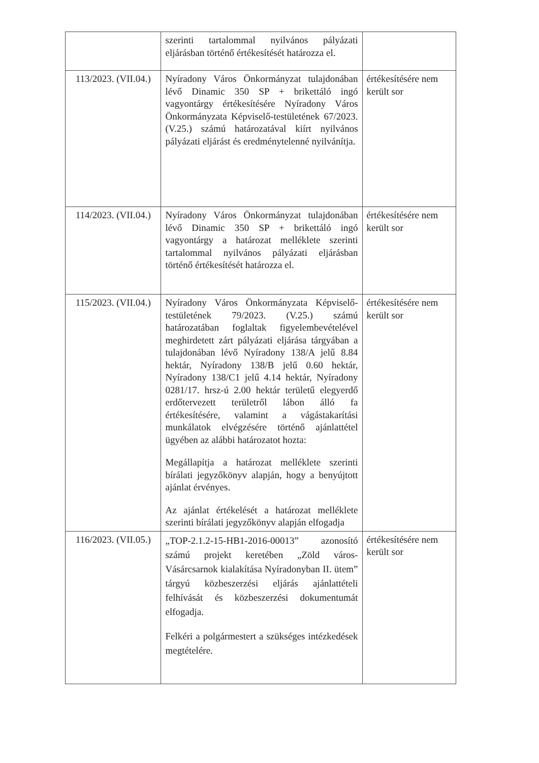| | szerinti tartalommal nyilvános pályázati eljárásban történő értékesítését határozza el. | |
| 113/2023. (VII.04.) | Nyíradony Város Önkormányzat tulajdonában lévő Dinamic 350 SP + brikettáló ingó vagyontárgy értékesítésére Nyíradony Város Önkormányzata Képviselő-testületének 67/2023. (V.25.) számú határozatával kiírt nyilvános pályázati eljárást és eredménytelenné nyilvánítja. | értékesítésére nem került sor |
| 114/2023. (VII.04.) | Nyíradony Város Önkormányzat tulajdonában lévő Dinamic 350 SP + brikettáló ingó vagyontárgy a határozat melléklete szerinti tartalommal nyilvános pályázati eljárásban történő értékesítését határozza el. | értékesítésére nem került sor |
| 115/2023. (VII.04.) | Nyíradony Város Önkormányzata Képviselő-testületének 79/2023. (V.25.) számú határozatában foglaltak figyelembevételével meghirdetett zárt pályázati eljárása tárgyában a tulajdonában lévő Nyíradony 138/A jelű 8.84 hektár, Nyíradony 138/B jelű 0.60 hektár, Nyíradony 138/C1 jelű 4.14 hektár, Nyíradony 0281/17. hrsz-ú 2.00 hektár területű elegyerdő erdőtervezett területről lábon álló fa értékesítésére, valamint a vágástakarítási munkálatok elvégzésére történő ajánlattétel ügyében az alábbi határozatot hozta: Megállapítja a határozat melléklete szerinti bírálati jegyzőkönyv alapján, hogy a benyújtott ajánlat érvényes. Az ajánlat értékelését a határozat melléklete szerinti bírálati jegyzőkönyv alapján elfogadja | értékesítésére nem került sor |
| 116/2023. (VII.05.) | „TOP-2.1.2-15-HB1-2016-00013” azonosító számú projekt keretében „Zöld város- Vásárcsarnok kialakítása Nyíradonyban II. ütem” tárgyú közbeszerzési eljárás ajánlattételi felhívását és közbeszerzési dokumentumát elfogadja. Felkéri a polgármestert a szükséges intézkedések megtételére. | értékesítésére nem került sor |